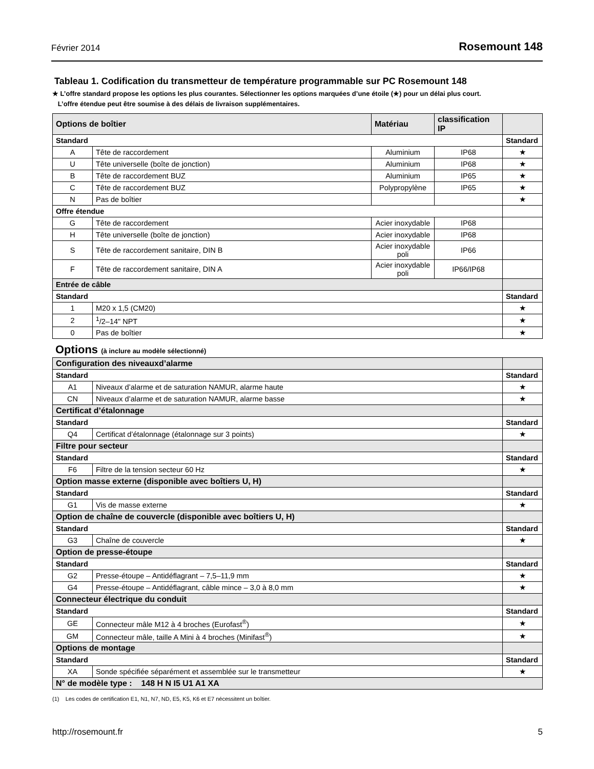Février 2014 Rosemount 148
Tableau 1. Codification du transmetteur de température programmable sur PC Rosemount 148
★ L’offre standard propose les options les plus courantes. Sélectionner les options marquées d’une étoile (★) pour un délai plus court.
L’offre étendue peut être soumise à des délais de livraison supplémentaires.
| Options de boîtier | | Matériau | classification IP | |
| --- | --- | --- | --- | --- |
| Standard | | | | Standard |
| A | Tête de raccordement | Aluminium | IP68 | ★ |
| U | Tête universelle (boîte de jonction) | Aluminium | IP68 | ★ |
| B | Tête de raccordement BUZ | Aluminium | IP65 | ★ |
| C | Tête de raccordement BUZ | Polypropylène | IP65 | ★ |
| N | Pas de boîtier | | | ★ |
| Offre étendue | | | | |
| G | Tête de raccordement | Acier inoxydable | IP68 | |
| H | Tête universelle (boîte de jonction) | Acier inoxydable | IP68 | |
| S | Tête de raccordement sanitaire, DIN B | Acier inoxydable poli | IP66 | |
| F | Tête de raccordement sanitaire, DIN A | Acier inoxydable poli | IP66/IP68 | |
| Entrée de câble | | | | |
| Standard | | | | Standard |
| 1 | M20 x 1,5 (CM20) | | | ★ |
| 2 | <sup>1</sup>/2–14" NPT | | | ★ |
| 0 | Pas de boîtier | | | ★ |
Options (à inclure au modèle sélectionné)
| Configuration des niveauxd’alarme | | |
| --- | --- | --- |
| Standard | | Standard |
| A1 | Niveaux d’alarme et de saturation NAMUR, alarme haute | ★ |
| CN | Niveaux d’alarme et de saturation NAMUR, alarme basse | ★ |
| Certificat d’étalonnage | | |
| Standard | | Standard |
| Q4 | Certificat d’étalonnage (étalonnage sur 3 points) | ★ |
| Filtre pour secteur | | |
| Standard | | Standard |
| F6 | Filtre de la tension secteur 60 Hz | ★ |
| Option masse externe (disponible avec boîtiers U, H) | | |
| Standard | | Standard |
| G1 | Vis de masse externe | ★ |
| Option de chaîne de couvercle (disponible avec boîtiers U, H) | | |
| Standard | | Standard |
| G3 | Chaîne de couvercle | ★ |
| Option de presse-étoupe | | |
| Standard | | Standard |
| G2 | Presse-étoupe – Antidéflagrant – 7,5–11,9 mm | ★ |
| G4 | Presse-étoupe – Antidéflagrant, câble mince – 3,0 à 8,0 mm | ★ |
| Connecteur électrique du conduit | | |
| Standard | | Standard |
| GE | Connecteur mâle M12 à 4 broches (Eurofast<sup>®</sup>) | ★ |
| GM | Connecteur mâle, taille A Mini à 4 broches (Minifast<sup>®</sup>) | ★ |
| Options de montage | | |
| Standard | | Standard |
| XA | Sonde spécifiée séparément et assemblée sur le transmetteur | ★ |
| N° de modèle type : 148 H N I5 U1 A1 XA | | |
(1) Les codes de certification E1, N1, N7, ND, E5, K5, K6 et E7 nécessitent un boîtier.
http://rosemount.fr 5